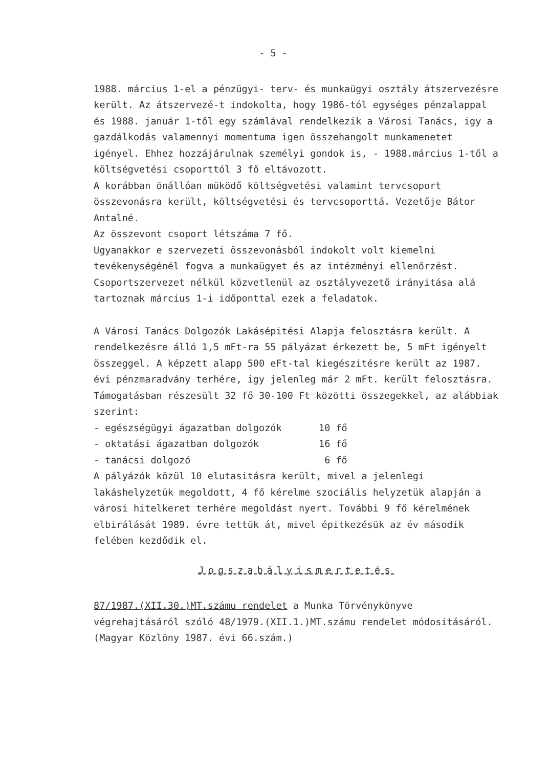- 5 -
1988. március 1-el a pénzügyi- terv- és munkaügyi osztály átszervezésre került. Az átszervezé-t indokolta, hogy 1986-tól egységes pénzalappal és 1988. január 1-től egy számlával rendelkezik a Városi Tanács, igy a gazdálkodás valamennyi momentuma igen összehangolt munkamenetet igényel. Ehhez hozzájárulnak személyi gondok is, - 1988.március 1-től a költségvetési csoporttól 3 fő eltávozott.
A korábban önállóan müködő költségvetési valamint tervcsoport összevonásra került, költségvetési és tervcsoporttá. Vezetője Bátor Antalné.
Az összevont csoport létszáma 7 fő.
Ugyanakkor e szervezeti összevonásból indokolt volt kiemelni tevékenységénél fogva a munkaügyet és az intézményi ellenőrzést. Csoportszervezet nélkül közvetlenül az osztályvezető irányitása alá tartoznak március 1-i időponttal ezek a feladatok.
A Városi Tanács Dolgozók Lakásépitési Alapja felosztásra került. A rendelkezésre álló 1,5 mFt-ra 55 pályázat érkezett be, 5 mFt igényelt összeggel. A képzett alapp 500 eFt-tal kiegészitésre került az 1987. évi pénzmaradvány terhére, igy jelenleg már 2 mFt. került felosztásra.
Támogatásban részesült 32 fő 30-100 Ft közötti összegekkel, az alábbiak szerint:
- egészségügyi ágazatban dolgozók 10 fő
- oktatási ágazatban dolgozók 16 fő
- tanácsi dolgozó 6 fő
A pályázók közül 10 elutasitásra került, mivel a jelenlegi lakáshelyzetük megoldott, 4 fő kérelme szociális helyzetük alapján a városi hitelkeret terhére megoldást nyert. További 9 fő kérelmének elbirálását 1989. évre tettük át, mivel épitkezésük az év második felében kezdődik el.
Jogszabályismertetés
87/1987.(XII.30.)MT.számu rendelet a Munka Törvénykönyve végrehajtásáról szóló 48/1979.(XII.1.)MT.számu rendelet módositásáról. (Magyar Közlöny 1987. évi 66.szám.)